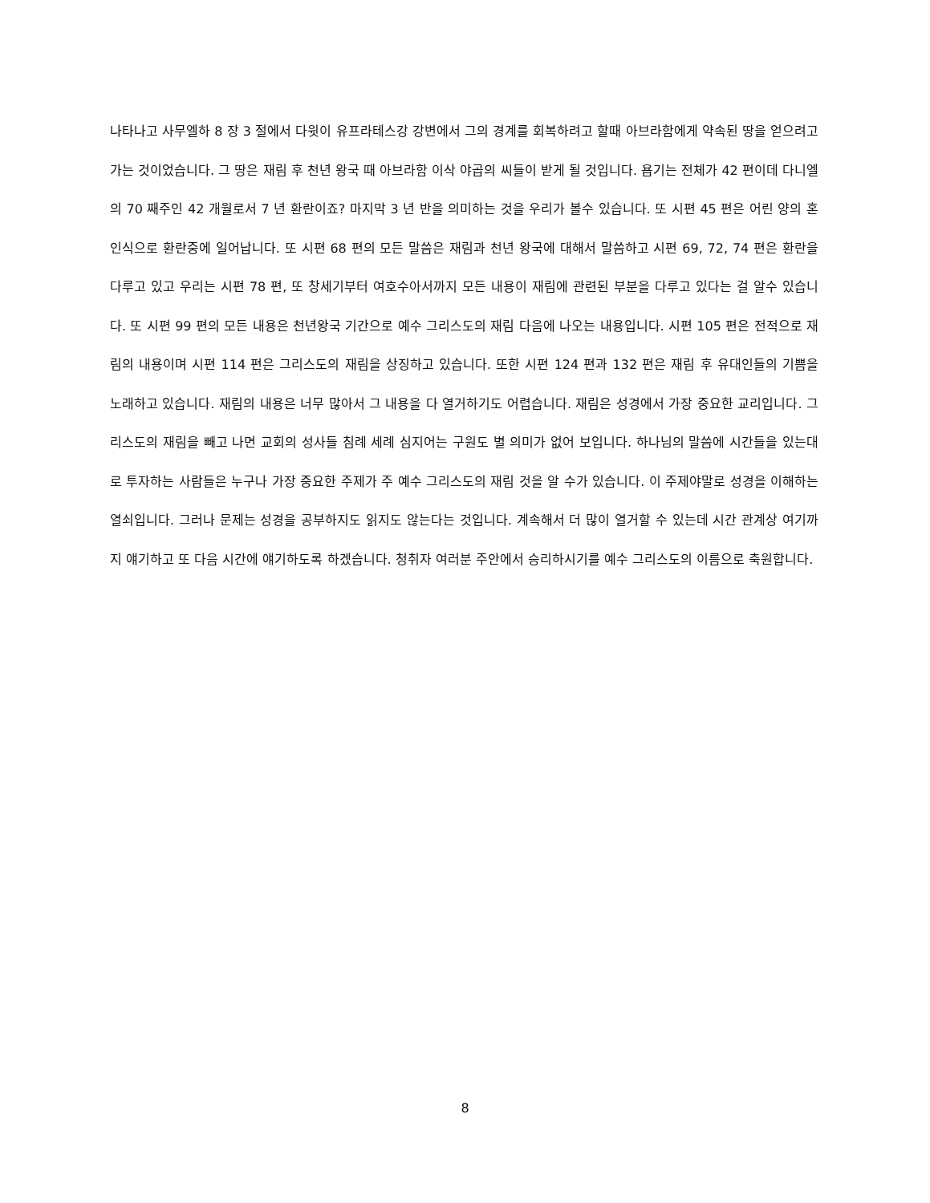나타나고 사무엘하 8 장 3 절에서 다윗이 유프라테스강 강변에서 그의 경계를 회복하려고 할때 아브라함에게 약속된 땅을 얻으려고 가는 것이었습니다. 그 땅은 재림 후 천년 왕국 때 아브라함 이삭 야곱의 씨들이 받게 될 것입니다. 욥기는 전체가 42 편이데 다니엘의 70 째주인 42 개월로서 7 년 환란이죠? 마지막 3 년 반을 의미하는 것을 우리가 볼수 있습니다. 또 시편 45 편은 어린 양의 혼인식으로 환란중에 일어납니다. 또 시편 68 편의 모든 말씀은 재림과 천년 왕국에 대해서 말씀하고 시편 69, 72, 74 편은 환란을 다루고 있고 우리는 시편 78 편, 또 창세기부터 여호수아서까지 모든 내용이 재림에 관련된 부분을 다루고 있다는 걸 알수 있습니다. 또 시편 99 편의 모든 내용은 천년왕국 기간으로 예수 그리스도의 재림 다음에 나오는 내용입니다. 시편 105 편은 전적으로 재림의 내용이며 시편 114 편은 그리스도의 재림을 상징하고 있습니다. 또한 시편 124 편과 132 편은 재림 후 유대인들의 기쁨을 노래하고 있습니다. 재림의 내용은 너무 많아서 그 내용을 다 열거하기도 어렵습니다. 재림은 성경에서 가장 중요한 교리입니다. 그리스도의 재림을 빼고 나면 교회의 성사들 침례 세례 심지어는 구원도 별 의미가 없어 보입니다. 하나님의 말씀에 시간들을 있는대로 투자하는 사람들은 누구나 가장 중요한 주제가 주 예수 그리스도의 재림 것을 알 수가 있습니다. 이 주제야말로 성경을 이해하는 열쇠입니다. 그러나 문제는 성경을 공부하지도 읽지도 않는다는 것입니다. 계속해서 더 많이 열거할 수 있는데 시간 관계상 여기까지 얘기하고 또 다음 시간에 얘기하도록 하겠습니다. 청취자 여러분 주안에서 승리하시기를 예수 그리스도의 이름으로 축원합니다.
8